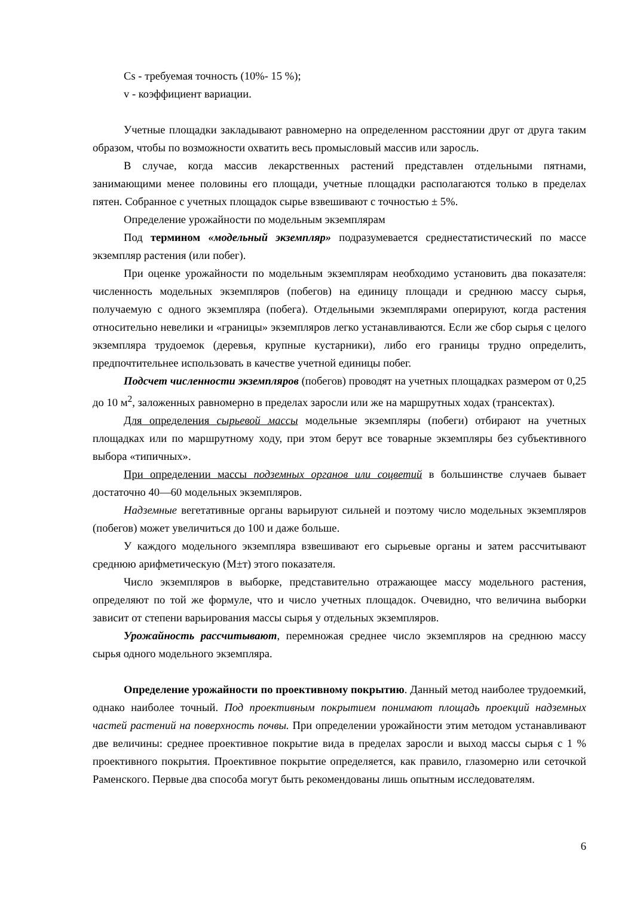Cs - требуемая точность (10%- 15 %);
v - коэффициент вариации.
Учетные площадки закладывают равномерно на определенном расстоянии друг от друга таким образом, чтобы по возможности охватить весь промысловый массив или заросль.
В случае, когда массив лекарственных растений представлен отдельными пятнами, занимающими менее половины его площади, учетные площадки располагаются только в пределах пятен. Собранное с учетных площадок сырье взвешивают с точностью ± 5%.
Определение урожайности по модельным экземплярам
Под термином «модельный экземпляр» подразумевается среднестатистический по массе экземпляр растения (или побег).
При оценке урожайности по модельным экземплярам необходимо установить два показателя: численность модельных экземпляров (побегов) на единицу площади и среднюю массу сырья, получаемую с одного экземпляра (побега). Отдельными экземплярами оперируют, когда растения относительно невелики и «границы» экземпляров легко устанавливаются. Если же сбор сырья с целого экземпляра трудоемок (деревья, крупные кустарники), либо его границы трудно определить, предпочтительнее использовать в качестве учетной единицы побег.
Подсчет численности экземпляров (побегов) проводят на учетных площадках размером от 0,25 до 10 м<sup>2</sup>, заложенных равномерно в пределах заросли или же на маршрутных ходах (трансектах).
Для определения сырьевой массы модельные экземпляры (побеги) отбирают на учетных площадках или по маршрутному ходу, при этом берут все товарные экземпляры без субъективного выбора «типичных».
При определении массы подземных органов или соцветий в большинстве случаев бывает достаточно 40—60 модельных экземпляров.
Надземные вегетативные органы варьируют сильней и поэтому число модельных экземпляров (побегов) может увеличиться до 100 и даже больше.
У каждого модельного экземпляра взвешивают его сырьевые органы и затем рассчитывают среднюю арифметическую (М±т) этого показателя.
Число экземпляров в выборке, представительно отражающее массу модельного растения, определяют по той же формуле, что и число учетных площадок. Очевидно, что величина выборки зависит от степени варьирования массы сырья у отдельных экземпляров.
Урожайность рассчитывают, перемножая среднее число экземпляров на среднюю массу сырья одного модельного экземпляра.
Определение урожайности по проективному покрытию. Данный метод наиболее трудоемкий, однако наиболее точный. Под проективным покрытием понимают площадь проекций надземных частей растений на поверхность почвы. При определении урожайности этим методом устанавливают две величины: среднее проективное покрытие вида в пределах заросли и выход массы сырья с 1 % проективного покрытия. Проективное покрытие определяется, как правило, глазомерно или сеточкой Раменского. Первые два способа могут быть рекомендованы лишь опытным исследователям.
6